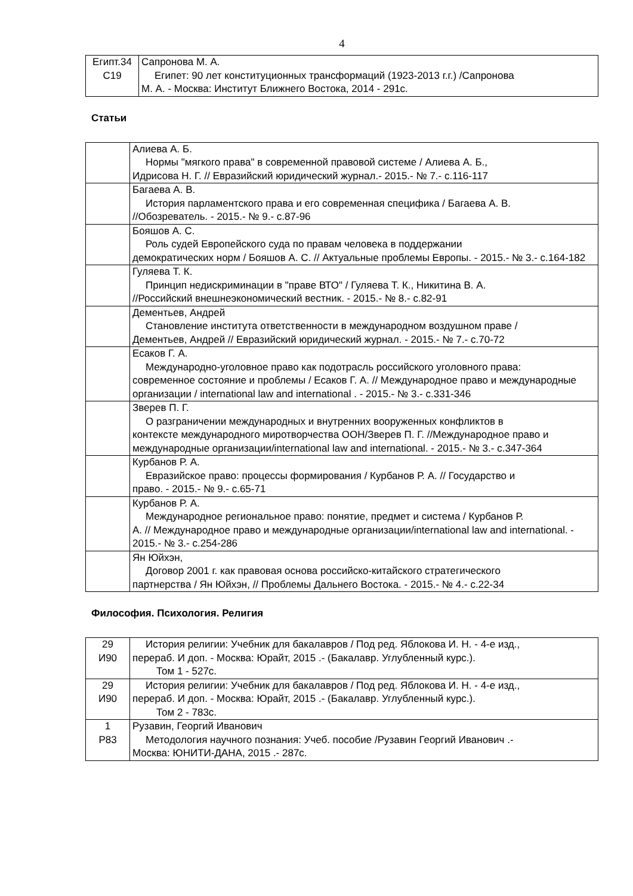4
| Египт.34 С19 | Сапронова М. А. Египет: 90 лет конституционных трансформаций (1923-2013 г.г.) /Сапронова М. А. - Москва: Институт Ближнего Востока, 2014 - 291с. |
Статьи
| | Алиева А. Б. Нормы "мягкого права" в современной правовой системе / Алиева А. Б., Идрисова Н. Г. // Евразийский юридический журнал.- 2015.- № 7.- с.116-117 |
| | Багаева А. В. История парламентского права и его современная специфика / Багаева А. В. //Обозреватель. - 2015.- № 9.- с.87-96 |
| | Бояшов А. С. Роль судей Европейского суда по правам человека в поддержании демократических норм / Бояшов А. С. // Актуальные проблемы Европы. - 2015.- № 3.- с.164-182 |
| | Гуляева Т. К. Принцип недискриминации в "праве ВТО" / Гуляева Т. К., Никитина В. А. //Российский внешнеэкономический вестник. - 2015.- № 8.- с.82-91 |
| | Дементьев, Андрей Становление института ответственности в международном воздушном праве / Дементьев, Андрей // Евразийский юридический журнал. - 2015.- № 7.- с.70-72 |
| | Есаков Г. А. Международно-уголовное право как подотрасль российского уголовного права: современное состояние и проблемы / Есаков Г. А. // Международное право и международные организации / international law and international . - 2015.- № 3.- с.331-346 |
| | Зверев П. Г. О разграничении международных и внутренних вооруженных конфликтов в контексте международного миротворчества ООН/Зверев П. Г. //Международное право и международные организации/international law and international. - 2015.- № 3.- с.347-364 |
| | Курбанов Р. А. Евразийское право: процессы формирования / Курбанов Р. А. // Государство и право. - 2015.- № 9.- с.65-71 |
| | Курбанов Р. А. Международное региональное право: понятие, предмет и система / Курбанов Р. А. // Международное право и международные организации/international law and international. - 2015.- № 3.- с.254-286 |
| | Ян Юйхэн, Договор 2001 г. как правовая основа российско-китайского стратегического партнерства / Ян Юйхэн, // Проблемы Дальнего Востока. - 2015.- № 4.- с.22-34 |
Философия. Психология. Религия
| 29 И90 | История религии: Учебник для бакалавров / Под ред. Яблокова И. Н. - 4-е изд., перераб. И доп. - Москва: Юрайт, 2015 .- (Бакалавр. Углубленный курс.). Том 1 - 527с. |
| 29 И90 | История религии: Учебник для бакалавров / Под ред. Яблокова И. Н. - 4-е изд., перераб. И доп. - Москва: Юрайт, 2015 .- (Бакалавр. Углубленный курс.). Том 2 - 783с. |
| 1 Р83 | Рузавин, Георгий Иванович Методология научного познания: Учеб. пособие /Рузавин Георгий Иванович .- Москва: ЮНИТИ-ДАНА, 2015 .- 287с. |